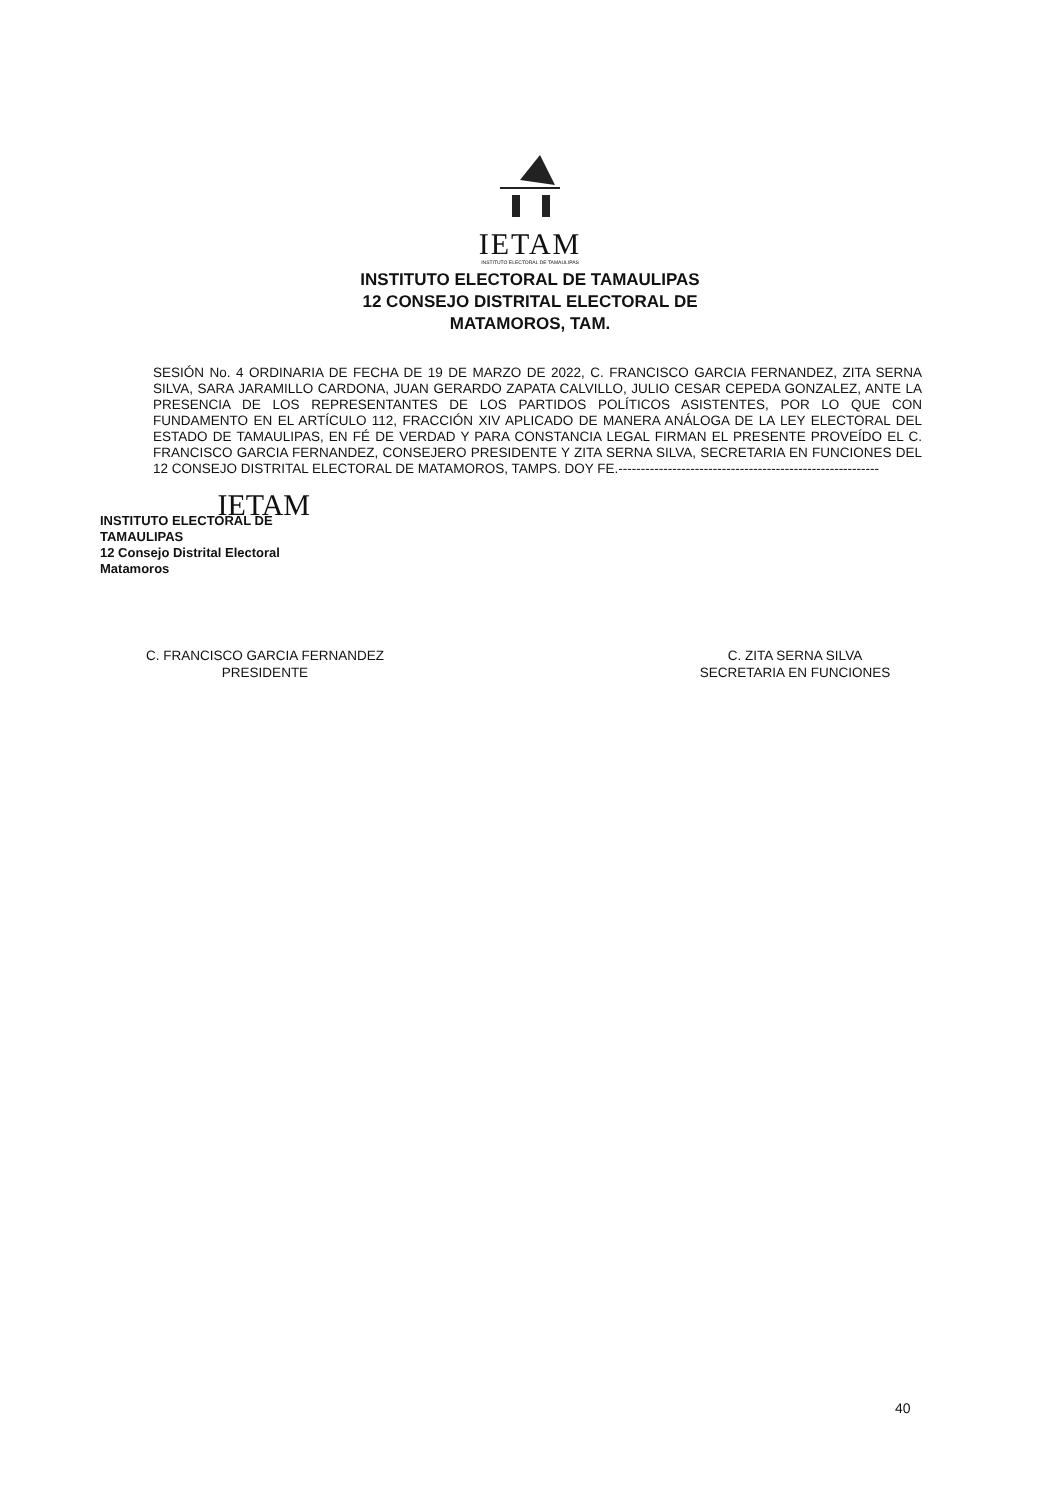IETAM
INSTITUTO ELECTORAL DE TAMAULIPAS
INSTITUTO ELECTORAL DE TAMAULIPAS
12 CONSEJO DISTRITAL ELECTORAL DE
MATAMOROS, TAM.
SESIÓN No. 4 ORDINARIA DE FECHA DE 19 DE MARZO DE 2022, C. FRANCISCO GARCIA FERNANDEZ, ZITA SERNA SILVA, SARA JARAMILLO CARDONA, JUAN GERARDO ZAPATA CALVILLO, JULIO CESAR CEPEDA GONZALEZ, ANTE LA PRESENCIA DE LOS REPRESENTANTES DE LOS PARTIDOS POLÍTICOS ASISTENTES, POR LO QUE CON FUNDAMENTO EN EL ARTÍCULO 112, FRACCIÓN XIV APLICADO DE MANERA ANÁLOGA DE LA LEY ELECTORAL DEL ESTADO DE TAMAULIPAS, EN FÉ DE VERDAD Y PARA CONSTANCIA LEGAL FIRMAN EL PRESENTE PROVEÍDO EL C. FRANCISCO GARCIA FERNANDEZ, CONSEJERO PRESIDENTE Y ZITA SERNA SILVA, SECRETARIA EN FUNCIONES DEL 12 CONSEJO DISTRITAL ELECTORAL DE MATAMOROS, TAMPS. DOY FE.----------------------------------------------------------
IETAM
INSTITUTO ELECTORAL DE TAMAULIPAS
12 Consejo Distrital Electoral
Matamoros
C. FRANCISCO GARCIA FERNANDEZ
PRESIDENTE
C. ZITA SERNA SILVA
SECRETARIA EN FUNCIONES
40